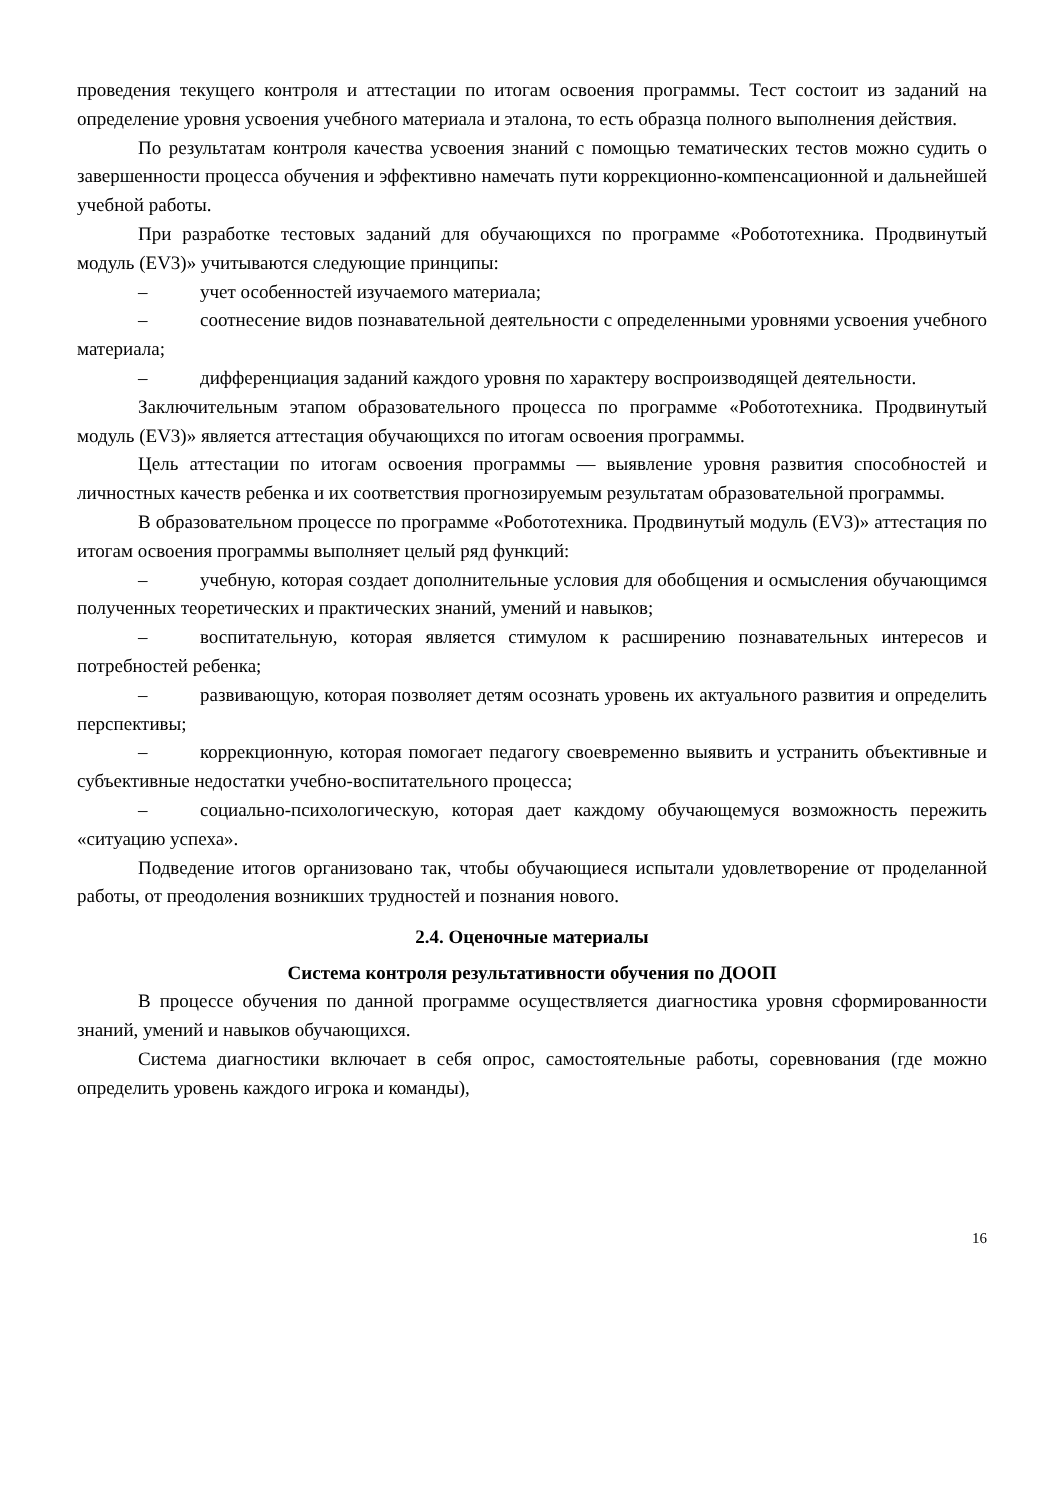проведения текущего контроля и аттестации по итогам освоения программы. Тест состоит из заданий на определение уровня усвоения учебного материала и эталона, то есть образца полного выполнения действия.
По результатам контроля качества усвоения знаний с помощью тематических тестов можно судить о завершенности процесса обучения и эффективно намечать пути коррекционно-компенсационной и дальнейшей учебной работы.
При разработке тестовых заданий для обучающихся по программе «Робототехника. Продвинутый модуль (EV3)» учитываются следующие принципы:
– учет особенностей изучаемого материала;
– соотнесение видов познавательной деятельности с определенными уровнями усвоения учебного материала;
– дифференциация заданий каждого уровня по характеру воспроизводящей деятельности.
Заключительным этапом образовательного процесса по программе «Робототехника. Продвинутый модуль (EV3)» является аттестация обучающихся по итогам освоения программы.
Цель аттестации по итогам освоения программы — выявление уровня развития способностей и личностных качеств ребенка и их соответствия прогнозируемым результатам образовательной программы.
В образовательном процессе по программе «Робототехника. Продвинутый модуль (EV3)» аттестация по итогам освоения программы выполняет целый ряд функций:
– учебную, которая создает дополнительные условия для обобщения и осмысления обучающимся полученных теоретических и практических знаний, умений и навыков;
– воспитательную, которая является стимулом к расширению познавательных интересов и потребностей ребенка;
– развивающую, которая позволяет детям осознать уровень их актуального развития и определить перспективы;
– коррекционную, которая помогает педагогу своевременно выявить и устранить объективные и субъективные недостатки учебно-воспитательного процесса;
– социально-психологическую, которая дает каждому обучающемуся возможность пережить «ситуацию успеха».
Подведение итогов организовано так, чтобы обучающиеся испытали удовлетворение от проделанной работы, от преодоления возникших трудностей и познания нового.
2.4. Оценочные материалы
Система контроля результативности обучения по ДООП
В процессе обучения по данной программе осуществляется диагностика уровня сформированности знаний, умений и навыков обучающихся.
Система диагностики включает в себя опрос, самостоятельные работы, соревнования (где можно определить уровень каждого игрока и команды),
16